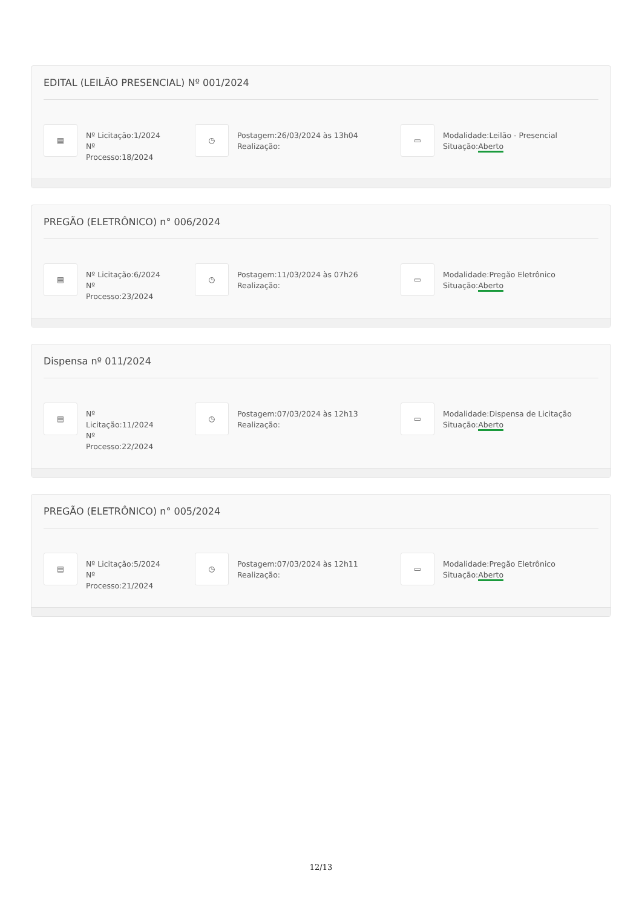EDITAL (LEILÃO PRESENCIAL) Nº 001/2024
▤
Nº Licitação:1/2024
Nº
Processo:18/2024
◷
Postagem:26/03/2024 às 13h04
Realização:
▭
Modalidade:Leilão - Presencial
Situação:Aberto
PREGÃO (ELETRÔNICO) n° 006/2024
▤
Nº Licitação:6/2024
Nº
Processo:23/2024
◷
Postagem:11/03/2024 às 07h26
Realização:
▭
Modalidade:Pregão Eletrônico
Situação:Aberto
Dispensa nº 011/2024
▤
Nº
Licitação:11/2024
Nº
Processo:22/2024
◷
Postagem:07/03/2024 às 12h13
Realização:
▭
Modalidade:Dispensa de Licitação
Situação:Aberto
PREGÃO (ELETRÔNICO) n° 005/2024
▤
Nº Licitação:5/2024
Nº
Processo:21/2024
◷
Postagem:07/03/2024 às 12h11
Realização:
▭
Modalidade:Pregão Eletrônico
Situação:Aberto
12/13